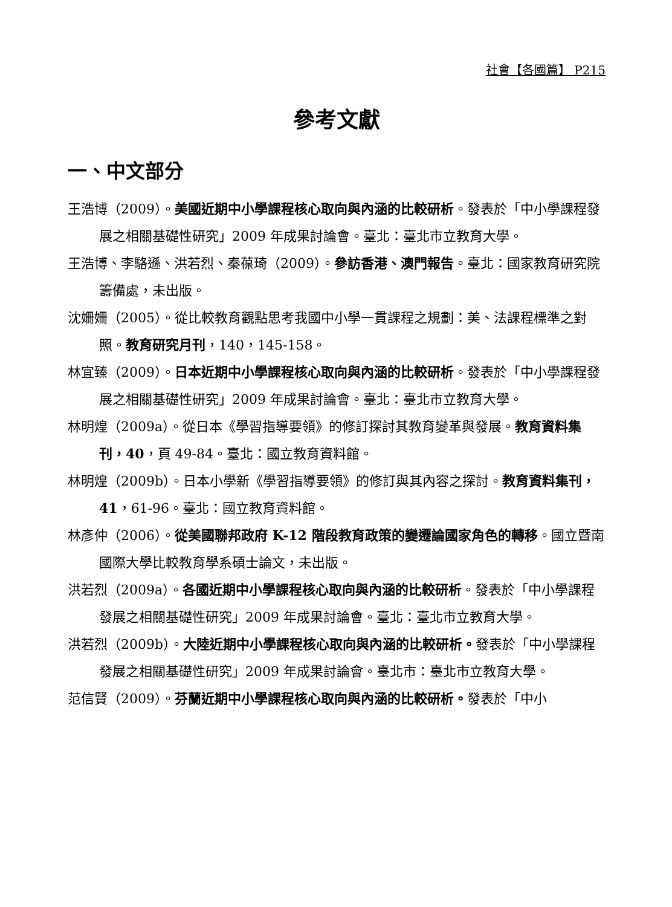社會【各國篇】 P215
參考文獻
一、中文部分
王浩博（2009）。美國近期中小學課程核心取向與內涵的比較研析。發表於「中小學課程發展之相關基礎性研究」2009 年成果討論會。臺北：臺北市立教育大學。
王浩博、李駱遜、洪若烈、秦葆琦（2009）。參訪香港、澳門報告。臺北：國家教育研究院籌備處，未出版。
沈姍姍（2005）。從比較教育觀點思考我國中小學一貫課程之規劃：美、法課程標準之對照。教育研究月刊，140，145-158。
林宜臻（2009）。日本近期中小學課程核心取向與內涵的比較研析。發表於「中小學課程發展之相關基礎性研究」2009 年成果討論會。臺北：臺北市立教育大學。
林明煌（2009a）。從日本《學習指導要領》的修訂探討其教育變革與發展。教育資料集刊，40，頁 49-84。臺北：國立教育資料館。
林明煌（2009b）。日本小學新《學習指導要領》的修訂與其內容之探討。教育資料集刊，41，61-96。臺北：國立教育資料館。
林彥仲（2006）。從美國聯邦政府 K-12 階段教育政策的變遷論國家角色的轉移。國立暨南國際大學比較教育學系碩士論文，未出版。
洪若烈（2009a）。各國近期中小學課程核心取向與內涵的比較研析。發表於「中小學課程發展之相關基礎性研究」2009 年成果討論會。臺北：臺北市立教育大學。
洪若烈（2009b）。大陸近期中小學課程核心取向與內涵的比較研析。發表於「中小學課程發展之相關基礎性研究」2009 年成果討論會。臺北市：臺北市立教育大學。
范信賢（2009）。芬蘭近期中小學課程核心取向與內涵的比較研析。發表於「中小